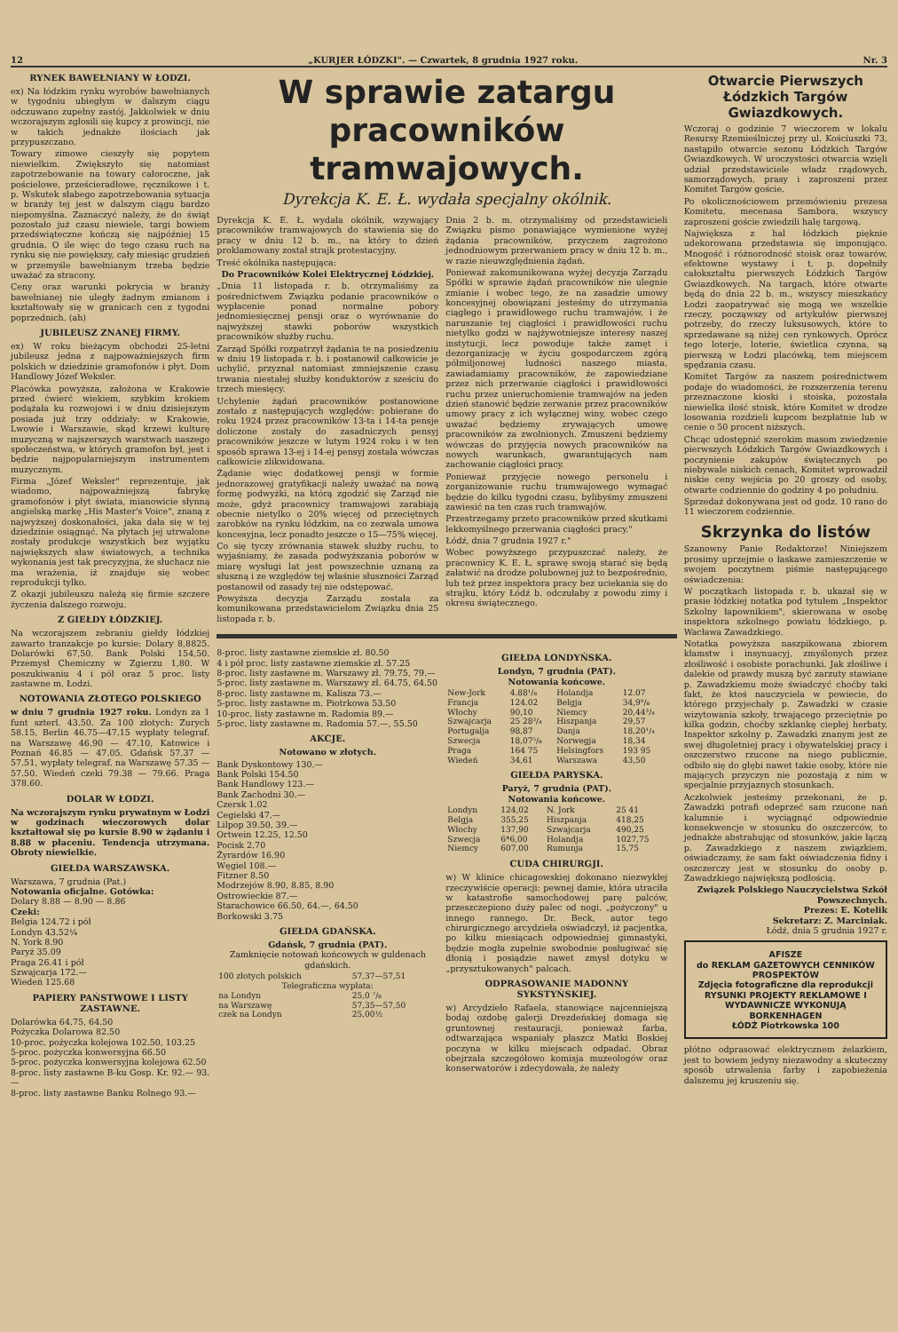12 „KURJER ŁÓDZKI". — Czwartek, 8 grudnia 1927 roku. Nr. 3
RYNEK BAWEŁNIANY W ŁODZI.
ex) Na łódzkim rynku wyrobów bawełnianych w tygodniu ubiegłym w dalszym ciągu odczuwano zupełny zastój. Jakkolwiek w dniu wczorajszym zgłosili się kupcy z prowincji, nie w takich jednakże ilościach jak przypuszczano.
Towary zimowe cieszyły się popytem niewielkim. Zwiększyło się natomiast zapotrzebowanie na towary całoroczne, jak pościelowe, prześcieradłowe, ręcznikowe i t. p. Wskutek słabego zapotrzebowania sytuacja w branży tej jest w dalszym ciągu bardzo niepomyślna. Zaznaczyć należy, że do świąt pozostało już czasu niewiele, targi bowiem przedświąteczne kończą się najpóźniej 15 grudnia. O ile więc do tego czasu ruch na rynku się nie powiększy, cały miesiąc grudzień w przemyśle bawełnianym trzeba będzie uważać za stracony.
Ceny oraz warunki pokrycia w branży bawełnianej nie uległy żadnym zmianom i kształtowały się w granicach cen z tygodni poprzednich. (ah)
JUBILEUSZ ZNANEJ FIRMY.
ex) W roku bieżącym obchodzi 25-letni jubileusz jedna z najpoważniejszych firm polskich w dziedzinie gramofonów i płyt. Dom Handlowy Józef Weksler.
Placówka powyższa, założona w Krakowie przed ćwierć wiekiem, szybkim krokiem podążała ku rozwojowi i w dniu dzisiejszym posiada już trzy oddziały: w Krakowie, Lwowie i Warszawie, skąd krzewi kulturę muzyczną w najszerszych warstwach naszego społeczeństwa, w których gramofon był, jest i będzie najpopularniejszym instrumentem muzycznym.
Firma „Józef Weksler" reprezentuje, jak wiadomo, najpoważniejszą fabrykę gramofonów i płyt świata, mianowicie słynną angielską markę „His Master's Voice", znaną z najwyższej doskonałości, jaka dała się w tej dziedzinie osiągnąć. Na płytach jej utrwalone zostały produkcje wszystkich bez wyjątku największych sław światowych, a technika wykonania jest tak precyzyjna, że słuchacz nie ma wrażenia, iż znajduje się wobec reprodukcji tylko.
Z okazji jubileuszu należą się firmie szczere życzenia dalszego rozwoju.
Z GIEŁDY ŁÓDZKIEJ.
Na wczorajszem zebraniu giełdy łódzkiej zawarto tranzakcje po kursie: Dolary 8,8825. Dolarówki 67,50. Bank Polski 154,50. Przemysł Chemiczny w Zgierzu 1,80. W poszukiwaniu 4 i pół oraz 5 proc. listy zastawne m. Łodzi.
NOTOWANIA ZŁOTEGO POLSKIEGO
w dniu 7 grudnia 1927 roku. Londyn za 1 funt szterl. 43.50. Za 100 złotych: Zurych 58.15, Berlin 46.75—47.15 wypłaty telegraf. na Warszawę 46.90 — 47.10, Katowice i Poznań 46.85 — 47.05. Gdańsk 57.37 — 57.51, wypłaty telegraf. na Warszawę 57.35 — 57.50. Wiedeń czeki 79.38 — 79.66. Praga 378.60.
DOLAR W ŁODZI.
Na wczorajszym rynku prywatnym w Łodzi w godzinach wieczorowych dolar kształtował się po kursie 8.90 w żądaniu i 8.88 w płaceniu. Tendencja utrzymana. Obroty niewielkie.
GIEŁDA WARSZAWSKA.
Warszawa, 7 grudnia (Pat.)
Notowania oficjalne. Gotówka:
Dolary 8.88 — 8.90 — 8.86
Czeki:
Belgia 124.72 i pół
Londyn 43.52¼
N. York 8.90
Paryż 35.09
Praga 26.41 i pół
Szwajcarja 172.—
Wiedeń 125.68
PAPIERY PAŃSTWOWE I LISTY ZASTAWNE.
Dolarówka 64.75, 64.50
Pożyczka Dolarowa 82.50
10-proc. pożyczka kolejowa 102.50, 103.25
5-proc. pożyczka konwersyjna 66.50
5-proc. pożyczka konwersyjna kolejowa 62.50
8-proc. listy zastawne B-ku Gosp. Kr. 92.— 93.—
8-proc. listy zastawne Banku Rolnego 93.—
W sprawie zatargu pracowników tramwajowych.
Dyrekcja K. E. Ł. wydała specjalny okólnik.
Dyrekcja K. E. Ł. wydała okólnik, wzywający pracowników tramwajowych do stawienia się do pracy w dniu 12 b. m., na który to dzień proklamowany został strajk protestacyjny.
Treść okólnika następująca:
Do Pracowników Kolei Elektrycznej Łódzkiej.
„Dnia 11 listopada r. b. otrzymaliśmy za pośrednictwem Związku podanie pracowników o wypłacenie ponad normalne pobory jednomiesięcznej pensji oraz o wyrównanie do najwyższej stawki poborów wszystkich pracowników służby ruchu.
Zarząd Spółki rozpatrzył żądania te na posiedzeniu w dniu 19 listopada r. b. i postanowił całkowicie je uchylić, przyznał natomiast zmniejszenie czasu trwania niestałej służby konduktorów z sześciu do trzech miesięcy.
Uchylenie żądań pracowników postanowione zostało z następujących względów: pobierane do roku 1924 przez pracowników 13-ta i 14-ta pensje doliczone zostały do zasadniczych pensyj pracowników jeszcze w lutym 1924 roku i w ten sposób sprawa 13-ej i 14-ej pensyj została wówczas całkowicie zlikwidowana.
Żądanie więc dodatkowej pensji w formie jednorazowej gratyfikacji należy uważać na nową formę podwyżki, na którą zgodzić się Zarząd nie może, gdyż pracownicy tramwajowi zarabiają obecnie nietylko o 20% więcej od przeciętnych zarobków na rynku łódzkim, na co zezwala umowa koncesyjna, lecz ponadto jeszcze o 15—75% więcej.
Co się tyczy zrównania stawek służby ruchu, to wyjaśniamy, że zasada podwyższania poborów w miarę wysługi lat jest powszechnie uznaną za słuszną i ze względów tej właśnie słuszności Zarząd postanowił od zasady tej nie odstępować.
Powyższa decyzja Zarządu została za komunikowana przedstawicielom Związku dnia 25 listopada r. b.
Dnia 2 b. m. otrzymaliśmy od przedstawicieli Związku pismo ponawiające wymienione wyżej żądania pracowników, przyczem zagrożono jednodniowym przerwaniem pracy w dniu 12 b. m., w razie nieuwzględnienia żądań.
Ponieważ zakomunikowana wyżej decyzja Zarządu Spółki w sprawie żądań pracowników nie ulegnie zmianie i wobec tego, że na zasadzie umowy koncesyjnej obowiązani jesteśmy do utrzymania ciągłego i prawidłowego ruchu tramwajów, i że naruszanie tej ciągłości i prawidłowości ruchu nietylko godzi w najżywotniejsze interesy naszej instytucji, lecz powoduje także zamęt i dezorganizację w życiu gospodarczem zgórą półmiljonowej ludności naszego miasta, zawiadamiamy pracowników, że zapowiedziane przez nich przerwanie ciągłości i prawidłowości ruchu przez unieruchomienie tramwajów na jeden dzień stanowić będzie zerwanie przez pracowników umowy pracy z ich wyłącznej winy, wobec czego uważać będziemy zrywających umowę pracowników za zwolnionych. Zmuszeni będziemy wówczas do przyjęcia nowych pracowników na nowych warunkach, gwarantujących nam zachowanie ciągłości pracy.
Ponieważ przyjęcie nowego personelu i zorganizowanie ruchu tramwajowego wymagać będzie do kilku tygodni czasu, bylibyśmy zmuszeni zawiesić na ten czas ruch tramwajów.
Przestrzegamy przeto pracowników przed skutkami lekkomyślnego przerwania ciągłości pracy."
Łódź, dnia 7 grudnia 1927 r."
Wobec powyższego przypuszczać należy, że pracownicy K. E. Ł. sprawę swoją starać się będą załatwić na drodze polubownej już to bezpośrednio, lub też przez inspektora pracy bez uciekania się do strajku, który Łódź b. odczułaby z powodu zimy i okresu świątecznego.
8-proc. listy zastawne ziemskie zł. 80.50
4 i pół proc. listy zastawne ziemskie zł. 57.25
8-proc. listy zastawne m. Warszawy zł. 79.75, 79.—
5-proc. listy zastawne m. Warszawy zł. 64.75, 64.50
8-proc. listy zastawne m. Kalisza 73.—
5-proc. listy zastawne m. Piotrkowa 53.50
10-proc. listy zastawne m. Radomia 89.—
5-proc. listy zastawne m. Radomia 57.—, 55.50
AKCJE.
Notowano w złotych.
Bank Dyskontowy 130.—
Bank Polski 154.50
Bank Handlowy 123.—
Bank Zachodni 30.—
Czersk 1.02
Cegielski 47.—
Lilpop 39.50, 39.—
Ortwein 12.25, 12.50
Pocisk 2.70
Żyrardów 16.90
Węgiel 108.—
Fitzner 8.50
Modrzejów 8.90, 8.85, 8.90
Ostrowieckie 87.—
Starachowice 66.50, 64.—, 64.50
Borkowski 3.75
GIEŁDA GDAŃSKA.
Gdańsk, 7 grudnia (PAT).
Zamknięcie notowań końcowych w guldenach gdańskich.
| 100 złotych polskich | 57,37—57,51 |
| Telegraficzna wypłata: | |
| na Londyn | 25,0 ⁷/₈ |
| na Warszawę | 57,35—57,50 |
| czek na Londyn | 25,00½ |
GIEŁDA LONDYŃSKA.
Londyn, 7 grudnia (PAT).
Notowania końcowe.
| New-Jork | 4.88¹/₈ | Holandja | 12.07 |
| Francja | 124.02 | Belgja | 34,9⁹/₈ |
| Włochy | 90,10 | Niemcy | 20,44³/₄ |
| Szwajcarja | 25 28³/₄ | Hiszpanja | 29,57 |
| Portugalja | 98,87 | Danja | 18,20¹/₄ |
| Szwecja | 18,07⁵/₈ | Norwegja | 18,34 |
| Praga | 164 75 | Helsingfors | 193 95 |
| Wiedeń | 34,61 | Warszawa | 43,50 |
GIEŁDA PARYSKA.
Paryż, 7 grudnia (PAT).
Notowania końcowe.
| Londyn | 124,02 | N. Jork | 25 41 |
| Belgja | 355,25 | Hiszpanja | 418,25 |
| Włochy | 137,90 | Szwajcarja | 490,25 |
| Szwecja | 6*6,00 | Holandja | 1027,75 |
| Niemcy | 607,00 | Rumunja | 15,75 |
CUDA CHIRURGJI.
w) W klinice chicagowskiej dokonano niezwykłej rzeczywiście operacji: pewnej damie, która utraciła w katastrofie samochodowej parę palców, przeszczepiono duży palec od nogi, „pożyczony" u innego rannego. Dr. Beck, autor tego chirurgicznego arcydzieła oświadczył, iż pacjentka, po kilku miesiącach odpowiedniej gimnastyki, będzie mogła zupełnie swobodnie posługiwać się dłonią i posiądzie nawet zmysł dotyku w „przysztukowanych" palcach.
ODPRASOWANIE MADONNY SYKSTYŃSKIEJ.
w) Arcydzieło Rafaela, stanowiące najcenniejszą bodaj ozdobę galerji Drezdeńskiej domaga się gruntownej restauracji, ponieważ farba, odtwarzająca wspaniały płaszcz Matki Boskiej poczyna w kilku miejscach odpadać. Obraz obejrzała szczegółowo komisja muzeologów oraz konserwatorów i zdecydowała, że należy
Otwarcie Pierwszych Łódzkich Targów Gwiazdkowych.
Wczoraj o godzinie 7 wieczorem w lokalu Resursy Rzemieślniczej przy ul. Kościuszki 73, nastąpiło otwarcie sezonu Łódzkich Targów Gwiazdkowych. W uroczystości otwarcia wzięli udział przedstawiciele władz rządowych, samorządowych, prasy i zaproszeni przez Komitet Targów goście.
Po okolicznościowem przemówieniu prezesa Komitetu, mecenasa Sambora, wszyscy zaproszeni goście zwiedzili halę targową.
Największa z hal łódzkich pięknie udekorowana przedstawia się imponująco. Mnogość i różnorodność stoisk oraz towarów, efektowne wystawy i t. p. dopełniły całokształtu pierwszych Łódzkich Targów Gwiazdkowych. Na targach, które otwarte będą do dnia 22 b. m., wszyscy mieszkańcy Łodzi zaopatrywać się mogą we wszelkie rzeczy, począwszy od artykułów pierwszej potrzeby, do rzeczy luksusowych, które to sprzedawane są niżej cen rynkowych. Oprócz tego loterje, loterie, świetlica czynna, są pierwszą w Łodzi placówką, tem miejscem spędzania czasu.
Komitet Targów za naszem pośrednictwem podaje do wiadomości, że rozszerzenia terenu przeznaczone kioski i stoiska, pozostała niewielka ilość stoisk, które Komitet w drodze losowania rozdzieli kupcom bezpłatnie lub w cenie o 50 procent niższych.
Chcąc udostępnić szerokim masom zwiedzenie pierwszych Łódzkich Targów Gwiazdkowych i poczynienie zakupów świątecznych po niebywale niskich cenach, Komitet wprowadził niskie ceny wejścia po 20 groszy od osoby, otwarte codziennie do godziny 4 po południu.
Sprzedaż dokonywana jest od godz. 10 rano do 11 wieczorem codziennie.
Skrzynka do listów
Szanowny Panie Redaktorze! Niniejszem prosimy uprzejmie o łaskawe zamieszczenie w swojem poczytnem piśmie następującego oświadczenia:
W początkach listopada r. b. ukazał się w prasie łódzkiej notatka pod tytułem „Inspektor Szkolny łapownikiem", skierowana w osobę inspektora szkolnego powiatu łódzkiego, p. Wacława Zawadzkiego.
Notatka powyższa naszpikowana zbiorem kłamstw i insynuacyj, zmyślonych przez złośliwość i osobiste porachunki. Jak złośliwe i dalekie od prawdy muszą być zarzuty stawiane p. Zawadzkiemu może świadczyć choćby taki fakt, że ktoś nauczyciela w powiecie, do którego przyjechały p. Zawadzki w czasie wizytowania szkoły, trwającego przeciętnie po kilka godzin, choćby szklankę ciepłej herbaty. Inspektor szkolny p. Zawadzki znanym jest ze swej długoletniej pracy i obywatelskiej pracy i oszczerstwo rzucone na niego publicznie, odbiło się do głębi nawet takie osoby, które nie mających przyczyn nie pozostają z nim w specjalnie przyjaznych stosunkach.
Aczkolwiek jesteśmy przekonani, że p. Zawadzki potrafi odeprzeć sam rzucone nań kalumnie i wyciągnąć odpowiednie konsekwencje w stosunku do oszczerców, to jednakże abstrahując od stosunków, jakie łączą p. Zawadzkiego z naszem związkiem, oświadczamy, że sam fakt oświadczenia fidny i oszczerczy jest w stosunku do osoby p. Zawadzkiego największą podłością.
Związek Polskiego Nauczycielstwa Szkół Powszechnych.
Prezes: E. Kotelik
Sekretarz: Z. Marciniak.
Łódź, dnia 5 grudnia 1927 r.
AFISZE
do REKLAM GAZETOWYCH CENNIKÓW PROSPEKTÓW
Zdjęcia fotograficzne dla reprodukcji
RYSUNKI PROJEKTY REKLAMOWE I WYDAWNICZE WYKONUJĄ
BORKENHAGEN
ŁÓDŹ Piotrkowska 100
płótno odprasować elektrycznem żelazkiem, jest to bowiem jedyny niezawodny a skuteczny sposób utrwalenia farby i zapobieżenia dalszemu jej kruszeniu się.